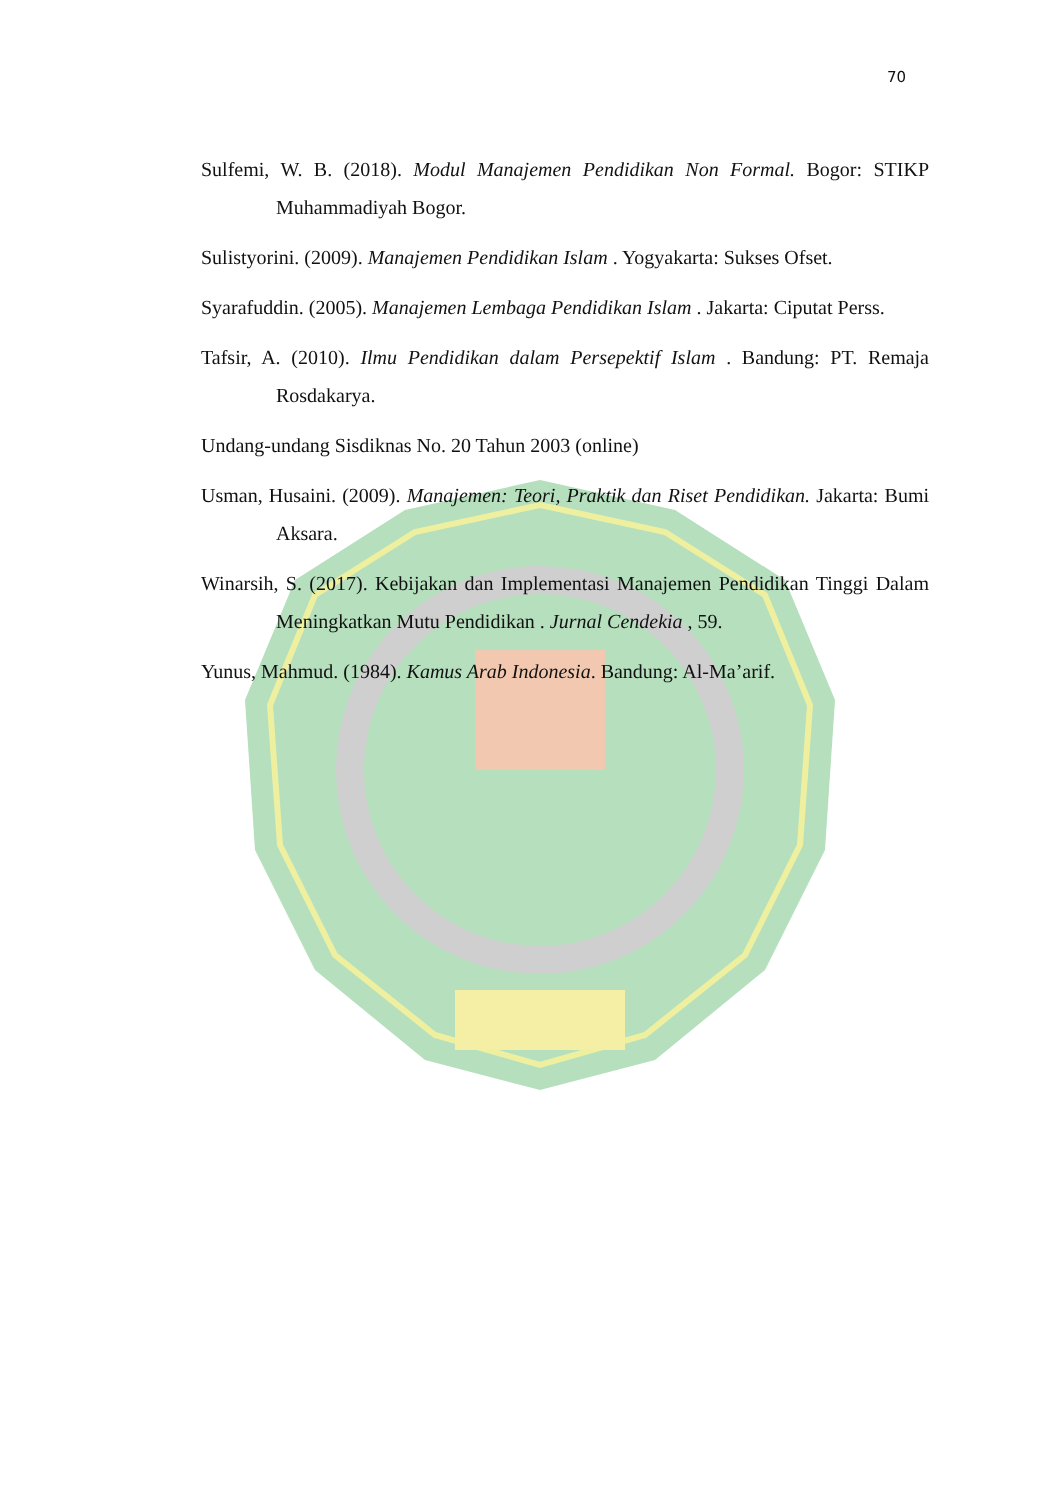70
Sulfemi, W. B. (2018). Modul Manajemen Pendidikan Non Formal. Bogor: STIKP Muhammadiyah Bogor.
Sulistyorini. (2009). Manajemen Pendidikan Islam . Yogyakarta: Sukses Ofset.
Syarafuddin. (2005). Manajemen Lembaga Pendidikan Islam . Jakarta: Ciputat Perss.
Tafsir, A. (2010). Ilmu Pendidikan dalam Persepektif Islam . Bandung: PT. Remaja Rosdakarya.
Undang-undang Sisdiknas No. 20 Tahun 2003 (online)
Usman, Husaini. (2009). Manajemen: Teori, Praktik dan Riset Pendidikan. Jakarta: Bumi Aksara.
Winarsih, S. (2017). Kebijakan dan Implementasi Manajemen Pendidikan Tinggi Dalam Meningkatkan Mutu Pendidikan . Jurnal Cendekia , 59.
Yunus, Mahmud. (1984). Kamus Arab Indonesia. Bandung: Al-Ma’arif.